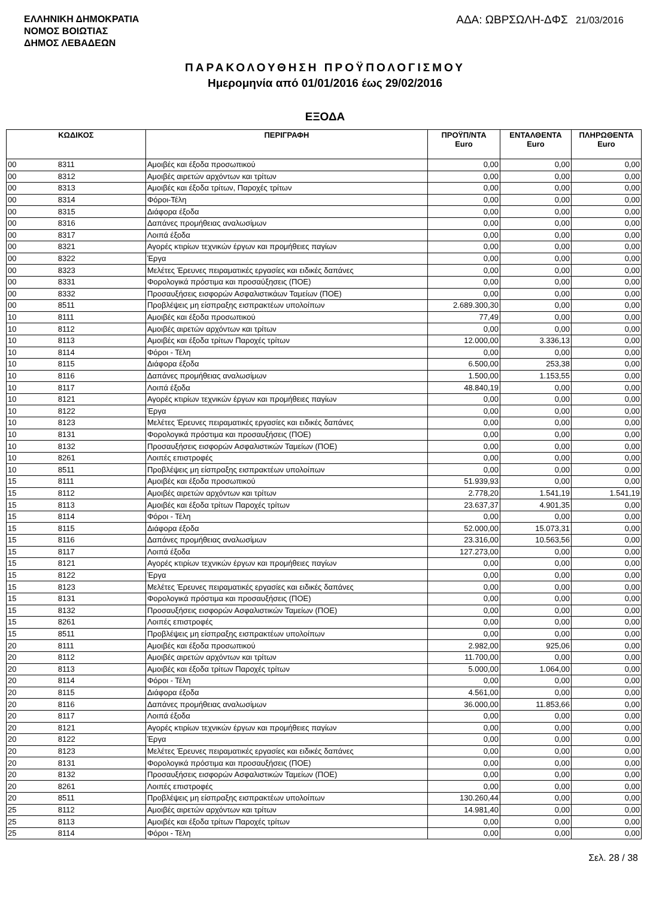ΕΛΛΗΝΙΚΗ ΔΗΜΟΚΡΑΤΙΑ
ΝΟΜΟΣ ΒΟΙΩΤΙΑΣ
ΔΗΜΟΣ ΛΕΒΑΔΕΩΝ
ΑΔΑ: ΩΒΡΣΩΛΗ-ΔΦΣ 21/03/2016
ΠΑΡΑΚΟΛΟΥΘΗΣΗ ΠΡΟΫΠΟΛΟΓΙΣΜΟΥ
Ημερομηνία από 01/01/2016 έως 29/02/2016
ΕΞΟΔΑ
| ΚΩΔΙΚΟΣ | | ΠΕΡΙΓΡΑΦΗ | ΠΡΟΫΠ/ΝΤΑ Euro | ΕΝΤΑΛΘΕΝΤΑ Euro | ΠΛΗΡΩΘΕΝΤΑ Euro |
| --- | --- | --- | --- | --- | --- |
| 00 | 8311 | Αμοιβές και έξοδα προσωπικού | 0,00 | 0,00 | 0,00 |
| 00 | 8312 | Αμοιβές αιρετών αρχόντων και τρίτων | 0,00 | 0,00 | 0,00 |
| 00 | 8313 | Αμοιβές και έξοδα τρίτων, Παροχές τρίτων | 0,00 | 0,00 | 0,00 |
| 00 | 8314 | Φόροι-Τέλη | 0,00 | 0,00 | 0,00 |
| 00 | 8315 | Διάφορα έξοδα | 0,00 | 0,00 | 0,00 |
| 00 | 8316 | Δαπάνες προμήθειας αναλωσίμων | 0,00 | 0,00 | 0,00 |
| 00 | 8317 | Λοιπά έξοδα | 0,00 | 0,00 | 0,00 |
| 00 | 8321 | Αγορές κτιρίων τεχνικών έργων και προμήθειες παγίων | 0,00 | 0,00 | 0,00 |
| 00 | 8322 | Έργα | 0,00 | 0,00 | 0,00 |
| 00 | 8323 | Μελέτες Έρευνες πειραματικές εργασίες και ειδικές δαπάνες | 0,00 | 0,00 | 0,00 |
| 00 | 8331 | Φορολογικά πρόστιμα και προσαύξησεις (ΠΟΕ) | 0,00 | 0,00 | 0,00 |
| 00 | 8332 | Προσαυξήσεις εισφορών Ασφαλιστικάων Ταμείων (ΠΟΕ) | 0,00 | 0,00 | 0,00 |
| 00 | 8511 | Προβλέψεις μη είσπραξης εισπρακτέων υπολοίπων | 2.689.300,30 | 0,00 | 0,00 |
| 10 | 8111 | Αμοιβές και έξοδα προσωπικού | 77,49 | 0,00 | 0,00 |
| 10 | 8112 | Αμοιβές αιρετών αρχόντων και τρίτων | 0,00 | 0,00 | 0,00 |
| 10 | 8113 | Αμοιβές και έξοδα τρίτων Παροχές τρίτων | 12.000,00 | 3.336,13 | 0,00 |
| 10 | 8114 | Φόροι - Τέλη | 0,00 | 0,00 | 0,00 |
| 10 | 8115 | Διάφορα έξοδα | 6.500,00 | 253,38 | 0,00 |
| 10 | 8116 | Δαπάνες προμήθειας αναλωσίμων | 1.500,00 | 1.153,55 | 0,00 |
| 10 | 8117 | Λοιπά έξοδα | 48.840,19 | 0,00 | 0,00 |
| 10 | 8121 | Αγορές κτιρίων τεχνικών έργων και προμήθειες παγίων | 0,00 | 0,00 | 0,00 |
| 10 | 8122 | Έργα | 0,00 | 0,00 | 0,00 |
| 10 | 8123 | Μελέτες Έρευνες πειραματικές εργασίες και ειδικές δαπάνες | 0,00 | 0,00 | 0,00 |
| 10 | 8131 | Φορολογικά πρόστιμα και προσαυξήσεις (ΠΟΕ) | 0,00 | 0,00 | 0,00 |
| 10 | 8132 | Προσαυξήσεις εισφορών Ασφαλιστικών Ταμείων (ΠΟΕ) | 0,00 | 0,00 | 0,00 |
| 10 | 8261 | Λοιπές επιστροφές | 0,00 | 0,00 | 0,00 |
| 10 | 8511 | Προβλέψεις μη είσπραξης εισπρακτέων υπολοίπων | 0,00 | 0,00 | 0,00 |
| 15 | 8111 | Αμοιβές και έξοδα προσωπικού | 51.939,93 | 0,00 | 0,00 |
| 15 | 8112 | Αμοιβές αιρετών αρχόντων και τρίτων | 2.778,20 | 1.541,19 | 1.541,19 |
| 15 | 8113 | Αμοιβές και έξοδα τρίτων Παροχές τρίτων | 23.637,37 | 4.901,35 | 0,00 |
| 15 | 8114 | Φόροι - Τέλη | 0,00 | 0,00 | 0,00 |
| 15 | 8115 | Διάφορα έξοδα | 52.000,00 | 15.073,31 | 0,00 |
| 15 | 8116 | Δαπάνες προμήθειας αναλωσίμων | 23.316,00 | 10.563,56 | 0,00 |
| 15 | 8117 | Λοιπά έξοδα | 127.273,00 | 0,00 | 0,00 |
| 15 | 8121 | Αγορές κτιρίων τεχνικών έργων και προμήθειες παγίων | 0,00 | 0,00 | 0,00 |
| 15 | 8122 | Έργα | 0,00 | 0,00 | 0,00 |
| 15 | 8123 | Μελέτες Έρευνες πειραματικές εργασίες και ειδικές δαπάνες | 0,00 | 0,00 | 0,00 |
| 15 | 8131 | Φορολογικά πρόστιμα και προσαυξήσεις (ΠΟΕ) | 0,00 | 0,00 | 0,00 |
| 15 | 8132 | Προσαυξήσεις εισφορών Ασφαλιστικών Ταμείων (ΠΟΕ) | 0,00 | 0,00 | 0,00 |
| 15 | 8261 | Λοιπές επιστροφές | 0,00 | 0,00 | 0,00 |
| 15 | 8511 | Προβλέψεις μη είσπραξης εισπρακτέων υπολοίπων | 0,00 | 0,00 | 0,00 |
| 20 | 8111 | Αμοιβές και έξοδα προσωπικού | 2.982,00 | 925,06 | 0,00 |
| 20 | 8112 | Αμοιβές αιρετών αρχόντων και τρίτων | 11.700,00 | 0,00 | 0,00 |
| 20 | 8113 | Αμοιβές και έξοδα τρίτων Παροχές τρίτων | 5.000,00 | 1.064,00 | 0,00 |
| 20 | 8114 | Φόροι - Τέλη | 0,00 | 0,00 | 0,00 |
| 20 | 8115 | Διάφορα έξοδα | 4.561,00 | 0,00 | 0,00 |
| 20 | 8116 | Δαπάνες προμήθειας αναλωσίμων | 36.000,00 | 11.853,66 | 0,00 |
| 20 | 8117 | Λοιπά έξοδα | 0,00 | 0,00 | 0,00 |
| 20 | 8121 | Αγορές κτιρίων τεχνικών έργων και προμήθειες παγίων | 0,00 | 0,00 | 0,00 |
| 20 | 8122 | Έργα | 0,00 | 0,00 | 0,00 |
| 20 | 8123 | Μελέτες Έρευνες πειραματικές εργασίες και ειδικές δαπάνες | 0,00 | 0,00 | 0,00 |
| 20 | 8131 | Φορολογικά πρόστιμα και προσαυξήσεις (ΠΟΕ) | 0,00 | 0,00 | 0,00 |
| 20 | 8132 | Προσαυξήσεις εισφορών Ασφαλιστικών Ταμείων (ΠΟΕ) | 0,00 | 0,00 | 0,00 |
| 20 | 8261 | Λοιπές επιστροφές | 0,00 | 0,00 | 0,00 |
| 20 | 8511 | Προβλέψεις μη είσπραξης εισπρακτέων υπολοίπων | 130.260,44 | 0,00 | 0,00 |
| 25 | 8112 | Αμοιβές αιρετών αρχόντων και τρίτων | 14.981,40 | 0,00 | 0,00 |
| 25 | 8113 | Αμοιβές και έξοδα τρίτων Παροχές τρίτων | 0,00 | 0,00 | 0,00 |
| 25 | 8114 | Φόροι - Τέλη | 0,00 | 0,00 | 0,00 |
Σελ. 28 / 38